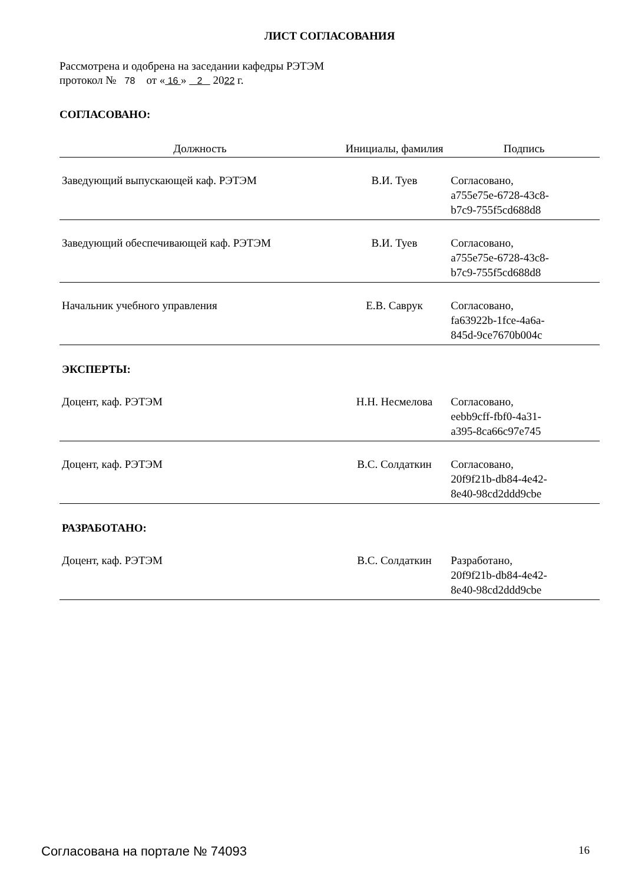ЛИСТ СОГЛАСОВАНИЯ
Рассмотрена и одобрена на заседании кафедры РЭТЭМ
протокол № 78 от « 16 » 2 2022 г.
СОГЛАСОВАНО:
| Должность | Инициалы, фамилия | Подпись |
| --- | --- | --- |
| Заведующий выпускающей каф. РЭТЭМ | В.И. Туев | Согласовано, a755e75e-6728-43c8- b7c9-755f5cd688d8 |
| Заведующий обеспечивающей каф. РЭТЭМ | В.И. Туев | Согласовано, a755e75e-6728-43c8- b7c9-755f5cd688d8 |
| Начальник учебного управления | Е.В. Саврук | Согласовано, fa63922b-1fce-4a6a- 845d-9ce7670b004c |
| ЭКСПЕРТЫ: | | |
| Доцент, каф. РЭТЭМ | Н.Н. Несмелова | Согласовано, eebb9cff-fbf0-4a31- a395-8ca66c97e745 |
| Доцент, каф. РЭТЭМ | В.С. Солдаткин | Согласовано, 20f9f21b-db84-4e42- 8e40-98cd2ddd9cbe |
| РАЗРАБОТАНО: | | |
| Доцент, каф. РЭТЭМ | В.С. Солдаткин | Разработано, 20f9f21b-db84-4e42- 8e40-98cd2ddd9cbe |
Согласована на портале № 74093 16